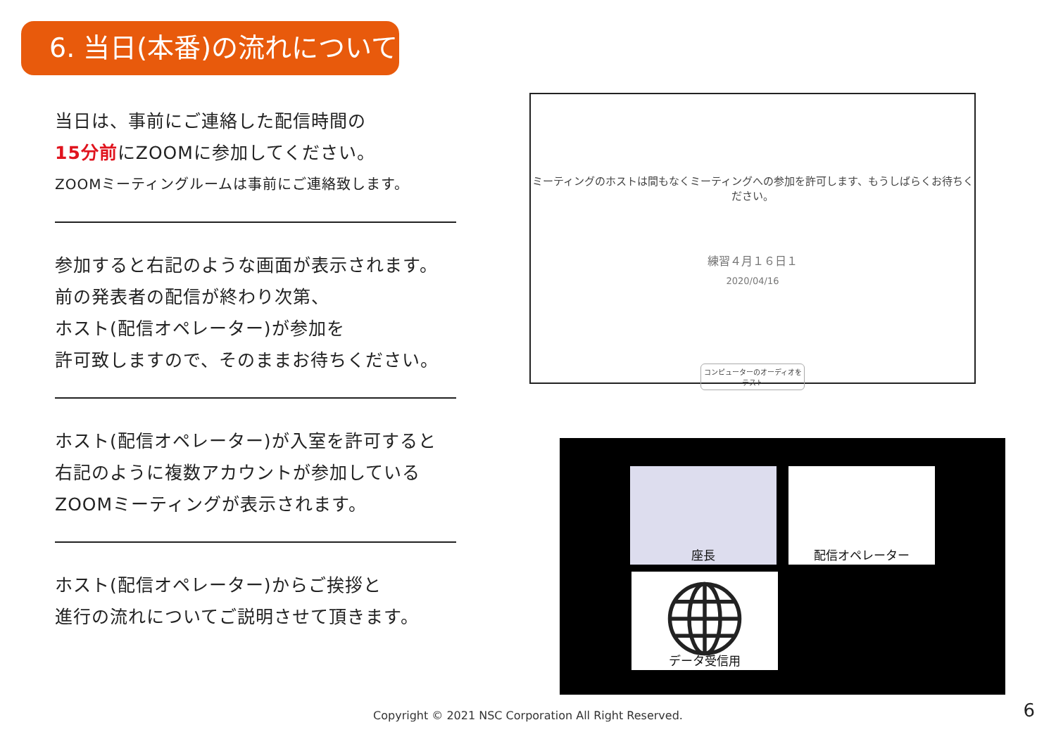6. 当日(本番)の流れについて
当日は、事前にご連絡した配信時間の
15分前にZOOMに参加してください。
ZOOMミーティングルームは事前にご連絡致します。
参加すると右記のような画面が表示されます。
前の発表者の配信が終わり次第、
ホスト(配信オペレーター)が参加を
許可致しますので、そのままお待ちください。
ホスト(配信オペレーター)が入室を許可すると
右記のように複数アカウントが参加している
ZOOMミーティングが表示されます。
ホスト(配信オペレーター)からご挨拶と
進行の流れについてご説明させて頂きます。
ミーティングのホストは間もなくミーティングへの参加を許可します、もうしばらくお待ちください。
練習４月１６日１
2020/04/16
コンピューターのオーディオをテスト
座長 配信オペレーター
データ受信用
Copyright © 2021 NSC Corporation All Right Reserved. 6